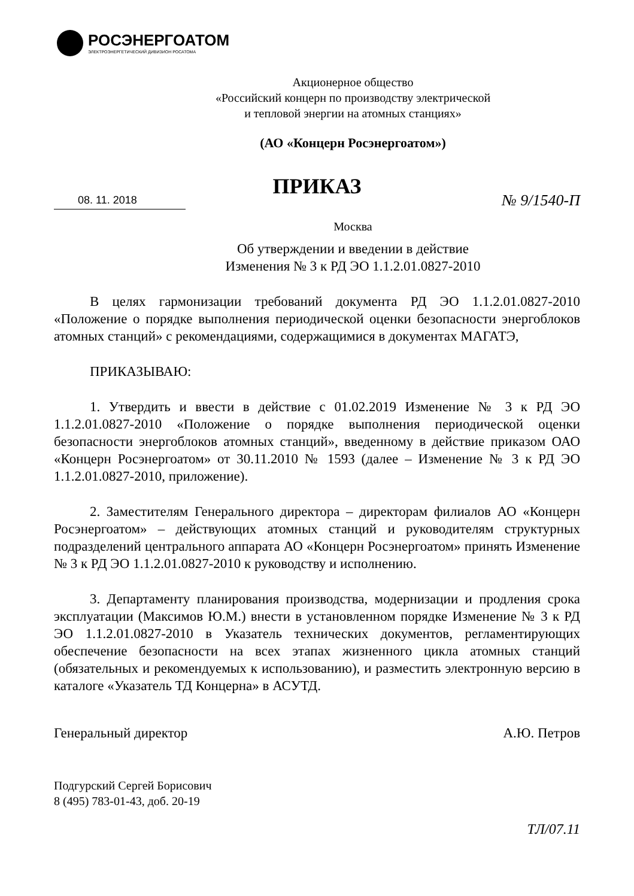РОСЭНЕРГОАТОМ
ЭЛЕКТРОЭНЕРГЕТИЧЕСКИЙ ДИВИЗИОН РОСАТОМА
Акционерное общество
«Российский концерн по производству электрической
и тепловой энергии на атомных станциях»
(АО «Концерн Росэнергоатом»)
ПРИКАЗ
08. 11. 2018 № 9/1540-П
Москва
Об утверждении и введении в действие
Изменения № 3 к РД ЭО 1.1.2.01.0827-2010
В целях гармонизации требований документа РД ЭО 1.1.2.01.0827-2010 «Положение о порядке выполнения периодической оценки безопасности энергоблоков атомных станций» с рекомендациями, содержащимися в документах МАГАТЭ,
ПРИКАЗЫВАЮ:
1. Утвердить и ввести в действие с 01.02.2019 Изменение № 3 к РД ЭО 1.1.2.01.0827-2010 «Положение о порядке выполнения периодической оценки безопасности энергоблоков атомных станций», введенному в действие приказом ОАО «Концерн Росэнергоатом» от 30.11.2010 № 1593 (далее – Изменение № 3 к РД ЭО 1.1.2.01.0827-2010, приложение).
2. Заместителям Генерального директора – директорам филиалов АО «Концерн Росэнергоатом» – действующих атомных станций и руководителям структурных подразделений центрального аппарата АО «Концерн Росэнергоатом» принять Изменение № 3 к РД ЭО 1.1.2.01.0827-2010 к руководству и исполнению.
3. Департаменту планирования производства, модернизации и продления срока эксплуатации (Максимов Ю.М.) внести в установленном порядке Изменение № 3 к РД ЭО 1.1.2.01.0827-2010 в Указатель технических документов, регламентирующих обеспечение безопасности на всех этапах жизненного цикла атомных станций (обязательных и рекомендуемых к использованию), и разместить электронную версию в каталоге «Указатель ТД Концерна» в АСУТД.
Генеральный директор А.Ю. Петров
Подгурский Сергей Борисович
8 (495) 783-01-43, доб. 20-19
ТЛ/07.11